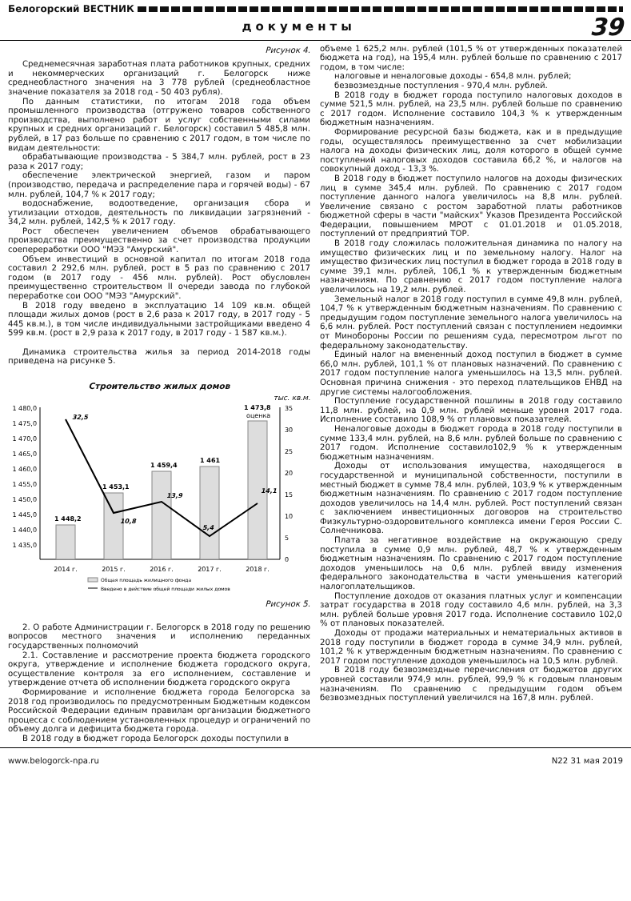Белогорский ВЕСТНИК
документы
39
Рисунок 4.
Среднемесячная заработная плата работников крупных, средних и некоммерческих организаций г. Белогорск ниже среднеобластного значения на 3 778 рублей (среднеобластное значение показателя за 2018 год - 50 403 рубля).
По данным статистики, по итогам 2018 года объем промышленного производства (отгружено товаров собственного производства, выполнено работ и услуг собственными силами крупных и средних организаций г. Белогорск) составил 5 485,8 млн. рублей, в 17 раз больше по сравнению с 2017 годом, в том числе по видам деятельности:
обрабатывающие производства - 5 384,7 млн. рублей, рост в 23 раза к 2017 году;
обеспечение электрической энергией, газом и паром (производство, передача и распределение пара и горячей воды) - 67 млн. рублей, 104,7 % к 2017 году;
водоснабжение, водоотведение, организация сбора и утилизации отходов, деятельность по ликвидации загрязнений - 34,2 млн. рублей, 142,5 % к 2017 году.
Рост обеспечен увеличением объемов обрабатывающего производства преимущественно за счет производства продукции соепереработки ООО "МЭЗ "Амурский".
Объем инвестиций в основной капитал по итогам 2018 года составил 2 292,6 млн. рублей, рост в 5 раз по сравнению с 2017 годом (в 2017 году - 456 млн. рублей). Рост обусловлен преимущественно строительством II очереди завода по глубокой переработке сои ООО "МЭЗ "Амурский".
В 2018 году введено в эксплуатацию 14 109 кв.м. общей площади жилых домов (рост в 2,6 раза к 2017 году, в 2017 году - 5 445 кв.м.), в том числе индивидуальными застройщиками введено 4 599 кв.м. (рост в 2,9 раза к 2017 году, в 2017 году - 1 587 кв.м.).
Динамика строительства жилья за период 2014-2018 годы приведена на рисунке 5.
Строительство жилых домов
тыс. кв.м.
1 480,0
1 475,0
1 470,0
1 465,0
1 460,0
1 455,0
1 450,0
1 445,0
1 440,0
1 435,0
35
30
25
20
15
10
5
0
1 448,2
1 453,1
1 459,4
1 461
1 473,8
оценка
32,5
10,8
13,9
5,4
14,1
2014 г.
2015 г.
2016 г.
2017 г.
2018 г.
Общая площадь жилищного фонда
Введено в действие общей площади жилых домов
Рисунок 5.
2. О работе Администрации г. Белогорск в 2018 году по решению вопросов местного значения и исполнению переданных государственных полномочий
2.1. Составление и рассмотрение проекта бюджета городского округа, утверждение и исполнение бюджета городского округа, осуществление контроля за его исполнением, составление и утверждение отчета об исполнении бюджета городского округа
Формирование и исполнение бюджета города Белогорска за 2018 год производилось по предусмотренным Бюджетным кодексом Российской Федерации единым правилам организации бюджетного процесса с соблюдением установленных процедур и ограничений по объему долга и дефицита бюджета города.
В 2018 году в бюджет города Белогорск доходы поступили в
объеме 1 625,2 млн. рублей (101,5 % от утвержденных показателей бюджета на год), на 195,4 млн. рублей больше по сравнению с 2017 годом, в том числе:
налоговые и неналоговые доходы - 654,8 млн. рублей;
безвозмездные поступления - 970,4 млн. рублей.
В 2018 году в бюджет города поступило налоговых доходов в сумме 521,5 млн. рублей, на 23,5 млн. рублей больше по сравнению с 2017 годом. Исполнение составило 104,3 % к утвержденным бюджетным назначениям.
Формирование ресурсной базы бюджета, как и в предыдущие годы, осуществлялось преимущественно за счет мобилизации налога на доходы физических лиц, доля которого в общей сумме поступлений налоговых доходов составила 66,2 %, и налогов на совокупный доход - 13,3 %.
В 2018 году в бюджет поступило налогов на доходы физических лиц в сумме 345,4 млн. рублей. По сравнению с 2017 годом поступление данного налога увеличилось на 8,8 млн. рублей. Увеличение связано с ростом заработной платы работников бюджетной сферы в части "майских" Указов Президента Российской Федерации, повышением МРОТ с 01.01.2018 и 01.05.2018, поступлений от предприятий ТОР.
В 2018 году сложилась положительная динамика по налогу на имущество физических лиц и по земельному налогу. Налог на имущество физических лиц поступил в бюджет города в 2018 году в сумме 39,1 млн. рублей, 106,1 % к утвержденным бюджетным назначениям. По сравнению с 2017 годом поступление налога увеличилось на 19,2 млн. рублей.
Земельный налог в 2018 году поступил в сумме 49,8 млн. рублей, 104,7 % к утвержденным бюджетным назначениям. По сравнению с предыдущим годом поступление земельного налога увеличилось на 6,6 млн. рублей. Рост поступлений связан с поступлением недоимки от Минобороны России по решениям суда, пересмотром льгот по федеральному законодательству.
Единый налог на вмененный доход поступил в бюджет в сумме 66,0 млн. рублей, 101,1 % от плановых назначений. По сравнению с 2017 годом поступление налога уменьшилось на 13,5 млн. рублей. Основная причина снижения - это переход плательщиков ЕНВД на другие системы налогообложения.
Поступление государственной пошлины в 2018 году составило 11,8 млн. рублей, на 0,9 млн. рублей меньше уровня 2017 года. Исполнение составило 108,9 % от плановых показателей.
Неналоговые доходы в бюджет города в 2018 году поступили в сумме 133,4 млн. рублей, на 8,6 млн. рублей больше по сравнению с 2017 годом. Исполнение составило102,9 % к утвержденным бюджетным назначениям.
Доходы от использования имущества, находящегося в государственной и муниципальной собственности, поступили в местный бюджет в сумме 78,4 млн. рублей, 103,9 % к утвержденным бюджетным назначениям. По сравнению с 2017 годом поступление доходов увеличилось на 14,4 млн. рублей. Рост поступлений связан с заключением инвестиционных договоров на строительство Физкультурно-оздоровительного комплекса имени Героя России С. Солнечникова.
Плата за негативное воздействие на окружающую среду поступила в сумме 0,9 млн. рублей, 48,7 % к утвержденным бюджетным назначениям. По сравнению с 2017 годом поступление доходов уменьшилось на 0,6 млн. рублей ввиду изменения федерального законодательства в части уменьшения категорий налогоплательщиков.
Поступление доходов от оказания платных услуг и компенсации затрат государства в 2018 году составило 4,6 млн. рублей, на 3,3 млн. рублей больше уровня 2017 года. Исполнение составило 102,0 % от плановых показателей.
Доходы от продажи материальных и нематериальных активов в 2018 году поступили в бюджет города в сумме 34,9 млн. рублей, 101,2 % к утвержденным бюджетным назначениям. По сравнению с 2017 годом поступление доходов уменьшилось на 10,5 млн. рублей.
В 2018 году безвозмездные перечисления от бюджетов других уровней составили 974,9 млн. рублей, 99,9 % к годовым плановым назначениям. По сравнению с предыдущим годом объем безвозмездных поступлений увеличился на 167,8 млн. рублей.
www.belogorck-npa.ru N22 31 мая 2019